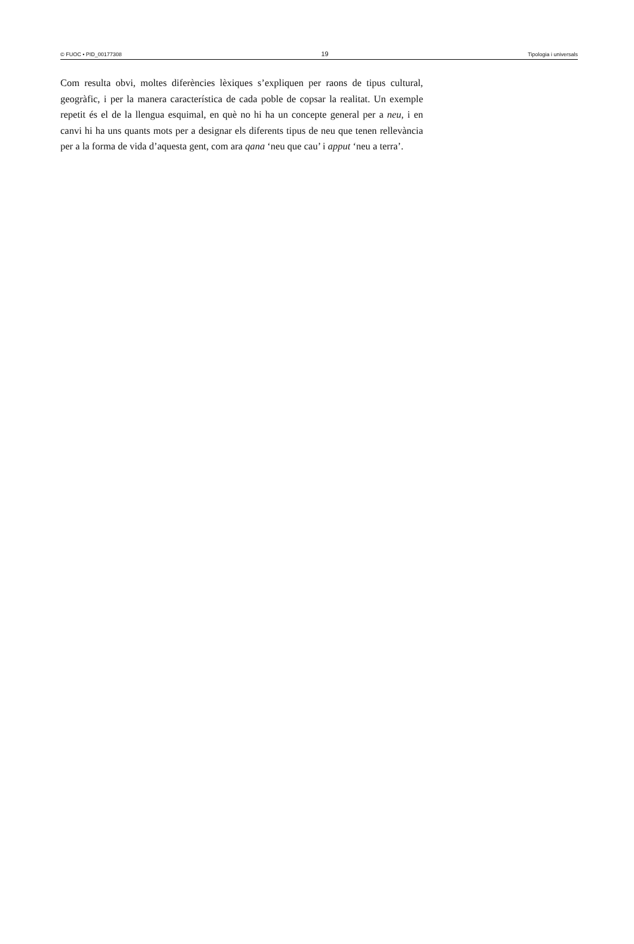© FUOC • PID_00177308 19 Tipologia i universals
Com resulta obvi, moltes diferències lèxiques s’expliquen per raons de tipus cultural, geogràfic, i per la manera característica de cada poble de copsar la realitat. Un exemple repetit és el de la llengua esquimal, en què no hi ha un concepte general per a neu, i en canvi hi ha uns quants mots per a designar els diferents tipus de neu que tenen rellevància per a la forma de vida d’aquesta gent, com ara qana ‘neu que cau’ i apput ‘neu a terra’.